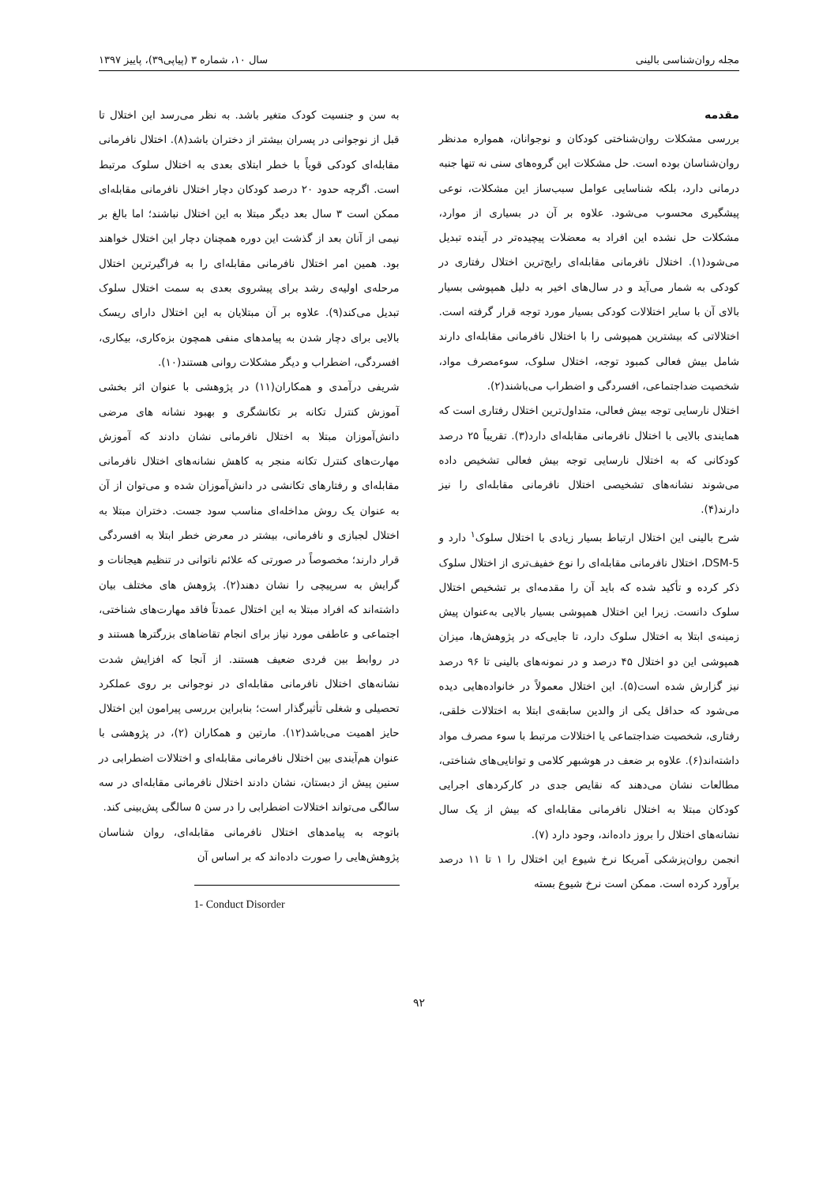مجله روان‌شناسی بالینی سال ۱۰، شماره ۳ (پیاپی۳۹)، پاییز ۱۳۹۷
مقدمه
بررسی مشکلات روان‌شناختی کودکان و نوجوانان، همواره مدنظر روان‌شناسان بوده است. حل مشکلات این گروه‌های سنی نه تنها جنبه درمانی دارد، بلکه شناسایی عوامل سبب‌ساز این مشکلات، نوعی پیشگیری محسوب می‌شود. علاوه بر آن در بسیاری از موارد، مشکلات حل نشده این افراد به معضلات پیچیده‌تر در آینده تبدیل می‌شود(۱). اختلال نافرمانی مقابله‌ای رایج‌ترین اختلال رفتاری در کودکی به شمار می‌آید و در سال‌های اخیر به دلیل همپوشی بسیار بالای آن با سایر اختلالات کودکی بسیار مورد توجه قرار گرفته است. اختلالاتی که بیشترین همپوشی را با اختلال نافرمانی مقابله‌ای دارند شامل بیش فعالی کمبود توجه، اختلال سلوک، سوءمصرف مواد، شخصیت ضداجتماعی، افسردگی و اضطراب می‌باشند(۲).
اختلال نارسایی توجه بیش فعالی، متداول‌ترین اختلال رفتاری است که همایندی بالایی با اختلال نافرمانی مقابله‌ای دارد(۳). تقریباً ۲۵ درصد کودکانی که به اختلال نارسایی توجه بیش فعالی تشخیص داده می‌شوند نشانه‌های تشخیصی اختلال نافرمانی مقابله‌ای را نیز دارند(۴).
شرح بالینی این اختلال ارتباط بسیار زیادی با اختلال سلوک<sup>۱</sup> دارد و DSM-5، اختلال نافرمانی مقابله‌ای را نوع خفیف‌تری از اختلال سلوک ذکر کرده و تأکید شده که باید آن را مقدمه‌ای بر تشخیص اختلال سلوک دانست. زیرا این اختلال همپوشی بسیار بالایی به‌عنوان پیش زمینه‌ی ابتلا به اختلال سلوک دارد، تا جایی‌که در پژوهش‌ها، میزان همپوشی این دو اختلال ۴۵ درصد و در نمونه‌های بالینی تا ۹۶ درصد نیز گزارش شده است(۵). این اختلال معمولاً در خانواده‌هایی دیده می‌شود که حداقل یکی از والدین سابقه‌ی ابتلا به اختلالات خلقی، رفتاری، شخصیت ضداجتماعی یا اختلالات مرتبط با سوء مصرف مواد داشته‌اند(۶). علاوه بر ضعف در هوشبهر کلامی و توانایی‌های شناختی، مطالعات نشان می‌دهند که نقایص جدی در کارکردهای اجرایی کودکان مبتلا به اختلال نافرمانی مقابله‌ای که بیش از یک سال نشانه‌های اختلال را بروز داده‌اند، وجود دارد (۷).
انجمن روان‌پزشکی آمریکا نرخ شیوع این اختلال را ۱ تا ۱۱ درصد برآورد کرده است. ممکن است نرخ شیوع بسته
به سن و جنسیت کودک متغیر باشد. به نظر می‌رسد این اختلال تا قبل از نوجوانی در پسران بیشتر از دختران باشد(۸). اختلال نافرمانی مقابله‌ای کودکی قویاً با خطر ابتلای بعدی به اختلال سلوک مرتبط است. اگرچه حدود ۲۰ درصد کودکان دچار اختلال نافرمانی مقابله‌ای ممکن است ۳ سال بعد دیگر مبتلا به این اختلال نباشند؛ اما بالغ بر نیمی از آنان بعد از گذشت این دوره همچنان دچار این اختلال خواهند بود. همین امر اختلال نافرمانی مقابله‌ای را به فراگیرترین اختلال مرحله‌ی اولیه‌ی رشد برای پیشروی بعدی به سمت اختلال سلوک تبدیل می‌کند(۹). علاوه بر آن مبتلایان به این اختلال دارای ریسک بالایی برای دچار شدن به پیامدهای منفی همچون بزه‌کاری، بیکاری، افسردگی، اضطراب و دیگر مشکلات روانی هستند(۱۰).
شریفی درآمدی و همکاران(۱۱) در پژوهشی با عنوان اثر بخشی آموزش کنترل تکانه بر تکانشگری و بهبود نشانه های مرضی دانش‌آموزان مبتلا به اختلال نافرمانی نشان دادند که آموزش مهارت‌های کنترل تکانه منجر به کاهش نشانه‌های اختلال نافرمانی مقابله‌ای و رفتارهای تکانشی در دانش‌آموزان شده و می‌توان از آن به عنوان یک روش مداخله‌ای مناسب سود جست. دختران مبتلا به اختلال لجبازی و نافرمانی، بیشتر در معرض خطر ابتلا به افسردگی قرار دارند؛ مخصوصاً در صورتی که علائم ناتوانی در تنظیم هیجانات و گرایش به سرپیچی را نشان دهند(۲). پژوهش های مختلف بیان داشته‌اند که افراد مبتلا به این اختلال عمدتاً فاقد مهارت‌های شناختی، اجتماعی و عاطفی مورد نیاز برای انجام تقاضاهای بزرگترها هستند و در روابط بین فردی ضعیف هستند. از آنجا که افزایش شدت نشانه‌های اختلال نافرمانی مقابله‌ای در نوجوانی بر روی عملکرد تحصیلی و شغلی تأثیرگذار است؛ بنابراین بررسی پیرامون این اختلال حایز اهمیت می‌باشد(۱۲). مارتین و همکاران (۲)، در پژوهشی با عنوان هم‌آیندی بین اختلال نافرمانی مقابله‌ای و اختلالات اضطرابی در سنین پیش از دبستان، نشان دادند اختلال نافرمانی مقابله‌ای در سه سالگی می‌تواند اختلالات اضطرابی را در سن ۵ سالگی پش‌بینی کند.
باتوجه به پیامدهای اختلال نافرمانی مقابله‌ای، روان شناسان پژوهش‌هایی را صورت داده‌اند که بر اساس آن
1- Conduct Disorder
۹۲